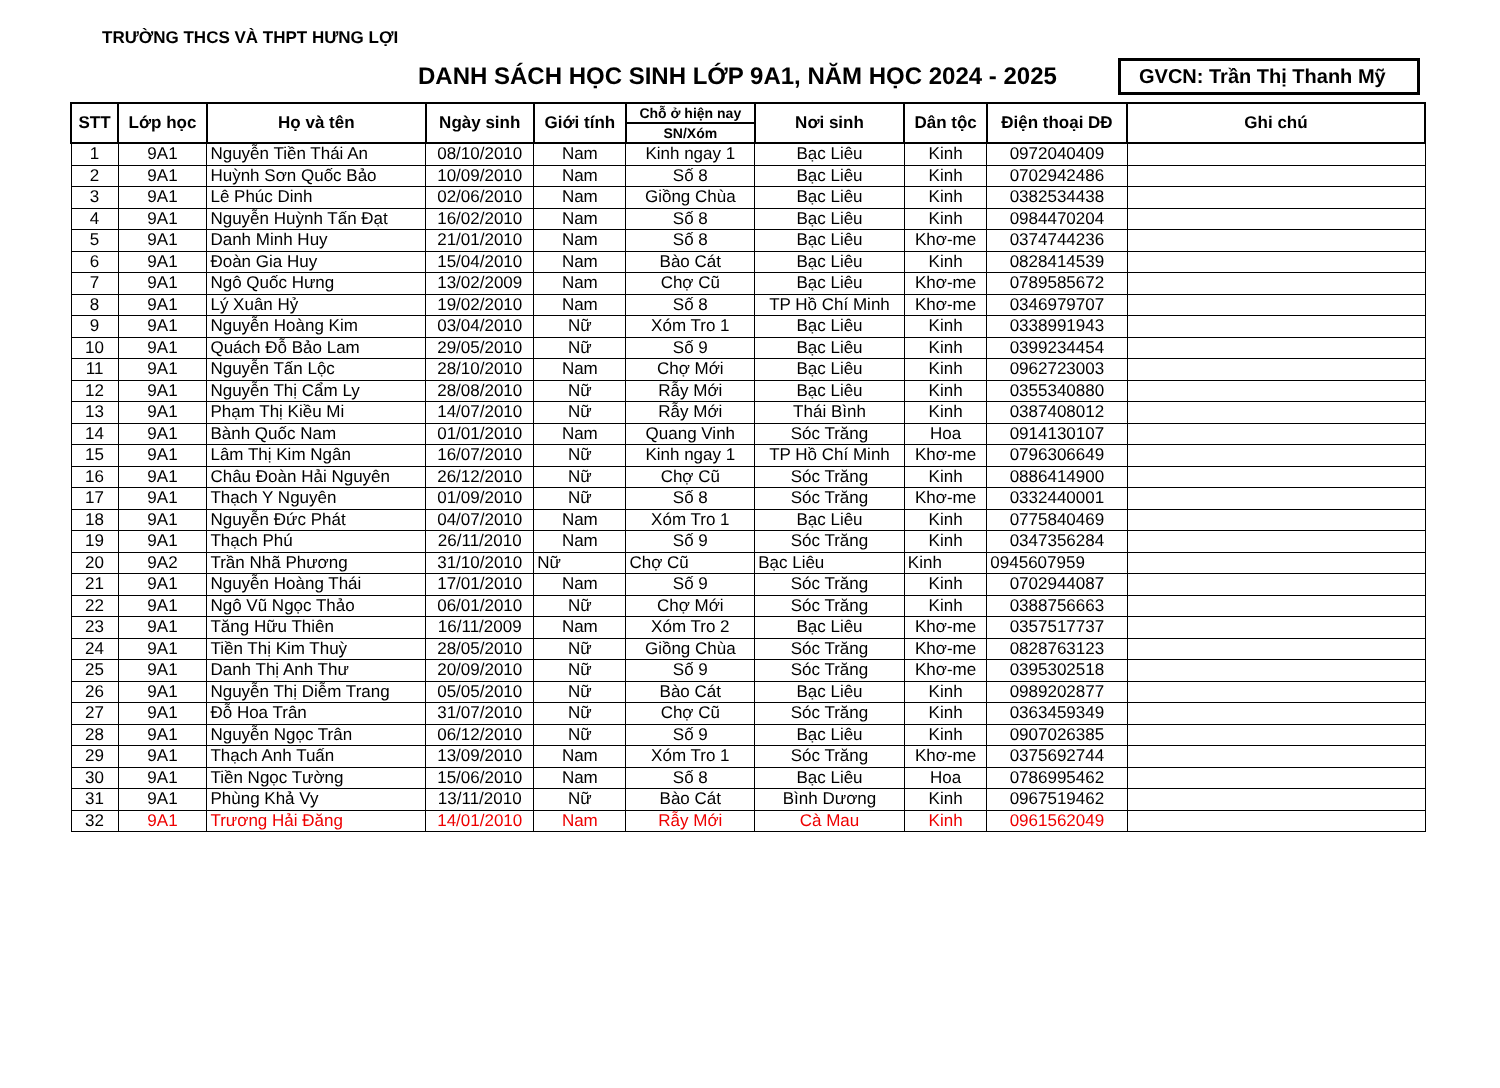TRƯỜNG THCS VÀ THPT HƯNG LỢI
DANH SÁCH HỌC SINH LỚP 9A1, NĂM HỌC 2024 - 2025
GVCN: Trần Thị Thanh Mỹ
| STT | Lớp học | Họ và tên | Ngày sinh | Giới tính | Chỗ ở hiện nay | Nơi sinh | Dân tộc | Điện thoại DĐ | Ghi chú |
| --- | --- | --- | --- | --- | --- | --- | --- | --- | --- |
| | | | | | SN/Xóm | | | | |
| 1 | 9A1 | Nguyễn Tiền Thái An | 08/10/2010 | Nam | Kinh ngay 1 | Bạc Liêu | Kinh | 0972040409 | |
| 2 | 9A1 | Huỳnh Sơn Quốc Bảo | 10/09/2010 | Nam | Số 8 | Bạc Liêu | Kinh | 0702942486 | |
| 3 | 9A1 | Lê Phúc Dinh | 02/06/2010 | Nam | Giồng Chùa | Bạc Liêu | Kinh | 0382534438 | |
| 4 | 9A1 | Nguyễn Huỳnh Tấn Đạt | 16/02/2010 | Nam | Số 8 | Bạc Liêu | Kinh | 0984470204 | |
| 5 | 9A1 | Danh Minh Huy | 21/01/2010 | Nam | Số 8 | Bạc Liêu | Khơ-me | 0374744236 | |
| 6 | 9A1 | Đoàn Gia Huy | 15/04/2010 | Nam | Bào Cát | Bạc Liêu | Kinh | 0828414539 | |
| 7 | 9A1 | Ngô Quốc Hưng | 13/02/2009 | Nam | Chợ Cũ | Bạc Liêu | Khơ-me | 0789585672 | |
| 8 | 9A1 | Lý Xuân Hỷ | 19/02/2010 | Nam | Số 8 | TP Hồ Chí Minh | Khơ-me | 0346979707 | |
| 9 | 9A1 | Nguyễn Hoàng Kim | 03/04/2010 | Nữ | Xóm Tro 1 | Bạc Liêu | Kinh | 0338991943 | |
| 10 | 9A1 | Quách Đỗ Bảo Lam | 29/05/2010 | Nữ | Số 9 | Bạc Liêu | Kinh | 0399234454 | |
| 11 | 9A1 | Nguyễn Tấn Lộc | 28/10/2010 | Nam | Chợ Mới | Bạc Liêu | Kinh | 0962723003 | |
| 12 | 9A1 | Nguyễn Thị Cẩm Ly | 28/08/2010 | Nữ | Rẫy Mới | Bạc Liêu | Kinh | 0355340880 | |
| 13 | 9A1 | Phạm Thị Kiều Mi | 14/07/2010 | Nữ | Rẫy Mới | Thái Bình | Kinh | 0387408012 | |
| 14 | 9A1 | Bành Quốc Nam | 01/01/2010 | Nam | Quang Vinh | Sóc Trăng | Hoa | 0914130107 | |
| 15 | 9A1 | Lâm Thị Kim Ngân | 16/07/2010 | Nữ | Kinh ngay 1 | TP Hồ Chí Minh | Khơ-me | 0796306649 | |
| 16 | 9A1 | Châu Đoàn Hải Nguyên | 26/12/2010 | Nữ | Chợ Cũ | Sóc Trăng | Kinh | 0886414900 | |
| 17 | 9A1 | Thạch Y Nguyên | 01/09/2010 | Nữ | Số 8 | Sóc Trăng | Khơ-me | 0332440001 | |
| 18 | 9A1 | Nguyễn Đức Phát | 04/07/2010 | Nam | Xóm Tro 1 | Bạc Liêu | Kinh | 0775840469 | |
| 19 | 9A1 | Thạch Phú | 26/11/2010 | Nam | Số 9 | Sóc Trăng | Kinh | 0347356284 | |
| 20 | 9A2 | Trần Nhã Phương | 31/10/2010 | Nữ | Chợ Cũ | Bạc Liêu | Kinh | 0945607959 | |
| 21 | 9A1 | Nguyễn Hoàng Thái | 17/01/2010 | Nam | Số 9 | Sóc Trăng | Kinh | 0702944087 | |
| 22 | 9A1 | Ngô Vũ Ngọc Thảo | 06/01/2010 | Nữ | Chợ Mới | Sóc Trăng | Kinh | 0388756663 | |
| 23 | 9A1 | Tăng Hữu Thiên | 16/11/2009 | Nam | Xóm Tro 2 | Bạc Liêu | Khơ-me | 0357517737 | |
| 24 | 9A1 | Tiền Thị Kim Thuỳ | 28/05/2010 | Nữ | Giồng Chùa | Sóc Trăng | Khơ-me | 0828763123 | |
| 25 | 9A1 | Danh Thị Anh Thư | 20/09/2010 | Nữ | Số 9 | Sóc Trăng | Khơ-me | 0395302518 | |
| 26 | 9A1 | Nguyễn Thị Diễm Trang | 05/05/2010 | Nữ | Bào Cát | Bạc Liêu | Kinh | 0989202877 | |
| 27 | 9A1 | Đỗ Hoa Trân | 31/07/2010 | Nữ | Chợ Cũ | Sóc Trăng | Kinh | 0363459349 | |
| 28 | 9A1 | Nguyễn Ngọc Trân | 06/12/2010 | Nữ | Số 9 | Bạc Liêu | Kinh | 0907026385 | |
| 29 | 9A1 | Thạch Anh Tuấn | 13/09/2010 | Nam | Xóm Tro 1 | Sóc Trăng | Khơ-me | 0375692744 | |
| 30 | 9A1 | Tiền Ngọc Tường | 15/06/2010 | Nam | Số 8 | Bạc Liêu | Hoa | 0786995462 | |
| 31 | 9A1 | Phùng Khả Vy | 13/11/2010 | Nữ | Bào Cát | Bình Dương | Kinh | 0967519462 | |
| 32 | 9A1 | Trương Hải Đăng | 14/01/2010 | Nam | Rẫy Mới | Cà Mau | Kinh | 0961562049 | |